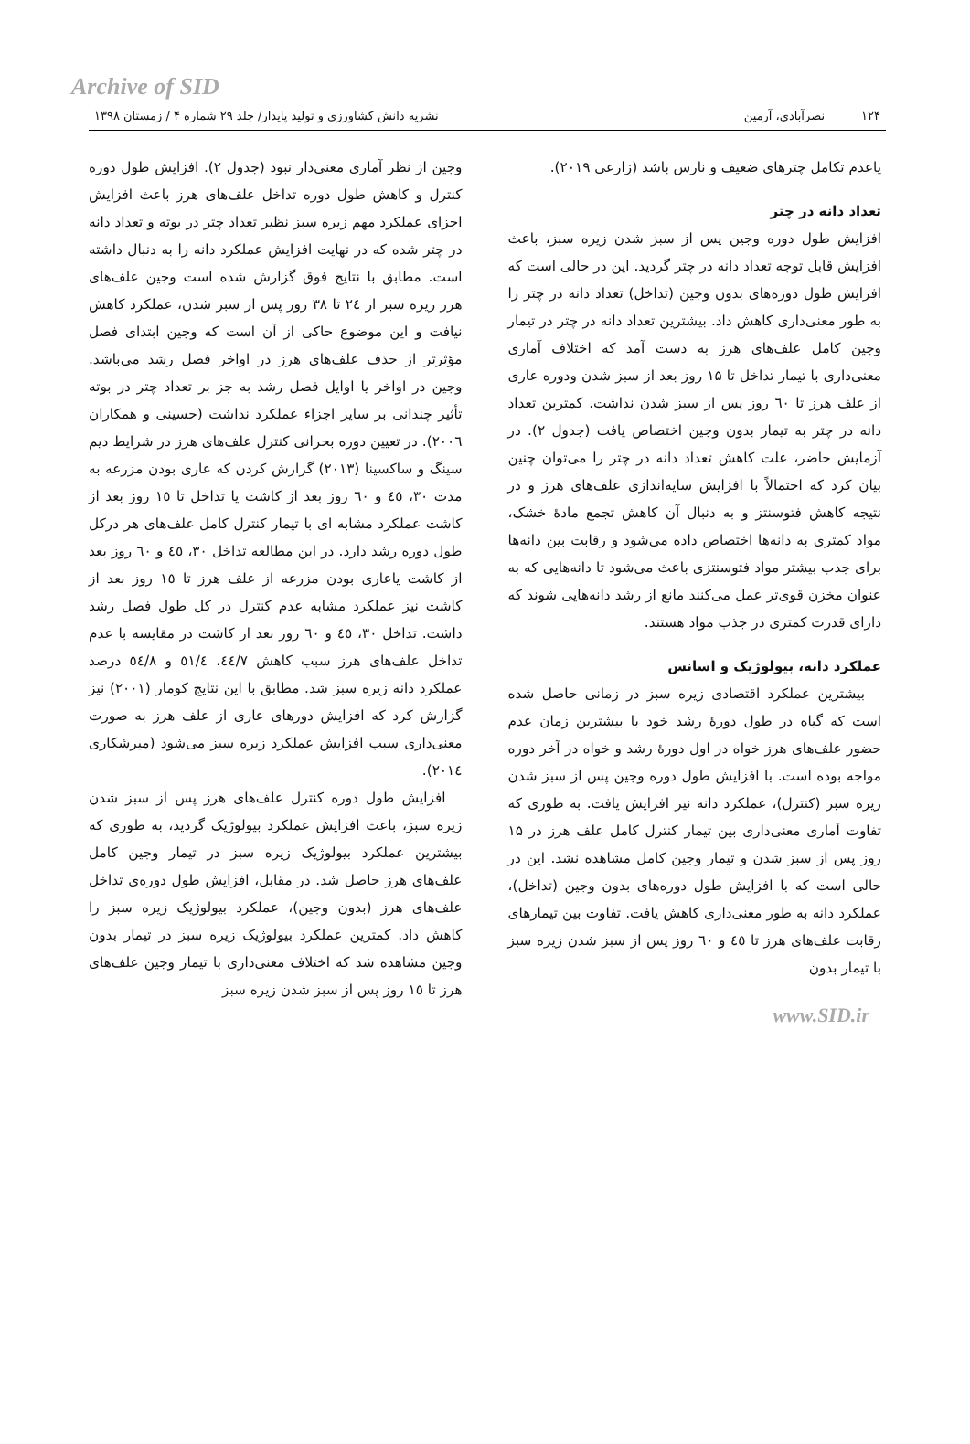Archive of SID
۱۲۴ نصرآبادی، آرمین نشریه دانش کشاورزی و تولید پایدار/ جلد ۲۹ شماره ۴ / زمستان ۱۳۹۸
یاعدم تکامل چترهای ضعیف و نارس باشد (زارعی ۲۰۱۹).
تعداد دانه در چتر
افزایش طول دوره وجین پس از سبز شدن زیره سبز، باعث افزایش قابل توجه تعداد دانه در چتر گردید. این در حالی است که افزایش طول دوره‌های بدون وجین (تداخل) تعداد دانه در چتر را به طور معنی‌داری کاهش داد. بیشترین تعداد دانه در چتر در تیمار وجین کامل علف‌های هرز به دست آمد که اختلاف آماری معنی‌داری با تیمار تداخل تا ۱۵ روز بعد از سبز شدن ودوره عاری از علف هرز تا ٦٠ روز پس از سبز شدن نداشت. کمترین تعداد دانه در چتر به تیمار بدون وجین اختصاص یافت (جدول ۲). در آزمایش حاضر، علت کاهش تعداد دانه در چتر را می‌توان چنین بیان کرد که احتمالاً با افزایش سایه‌اندازی علف‌های هرز و در نتیجه کاهش فتوسنتز و به دنبال آن کاهش تجمع مادهٔ خشک، مواد کمتری به دانه‌ها اختصاص داده می‌شود و رقابت بین دانه‌ها برای جذب بیشتر مواد فتوسنتزی باعث می‌شود تا دانه‌هایی که به عنوان مخزن قوی‌تر عمل می‌کنند مانع از رشد دانه‌هایی شوند که دارای قدرت کمتری در جذب مواد هستند.
عملکرد دانه، بیولوژیک و اسانس
بیشترین عملکرد اقتصادی زیره سبز در زمانی حاصل شده است که گیاه در طول دورهٔ رشد خود با بیشترین زمان عدم حضور علف‌های هرز خواه در اول دورهٔ رشد و خواه در آخر دوره مواجه بوده است. با افزایش طول دوره وجین پس از سبز شدن زیره سبز (کنترل)، عملکرد دانه نیز افزایش یافت. به طوری که تفاوت آماری معنی‌داری بین تیمار کنترل کامل علف هرز در ۱۵ روز پس از سبز شدن و تیمار وجین کامل مشاهده نشد. این در حالی است که با افزایش طول دوره‌های بدون وجین (تداخل)، عملکرد دانه به طور معنی‌داری کاهش یافت. تفاوت بین تیمارهای رقابت علف‌های هرز تا ٤٥ و ٦٠ روز پس از سبز شدن زیره سبز با تیمار بدون
وجین از نظر آماری معنی‌دار نبود (جدول ۲). افزایش طول دوره کنترل و کاهش طول دوره تداخل علف‌های هرز باعث افزایش اجزای عملکرد مهم زیره سبز نظیر تعداد چتر در بوته و تعداد دانه در چتر شده که در نهایت افزایش عملکرد دانه را به دنبال داشته است. مطابق با نتایج فوق گزارش شده است وجین علف‌های هرز زیره سبز از ٢٤ تا ٣٨ روز پس از سبز شدن، عملکرد کاهش نیافت و این موضوع حاکی از آن است که وجین ابتدای فصل مؤثرتر از حذف علف‌های هرز در اواخر فصل رشد می‌باشد. وجین در اواخر یا اوایل فصل رشد به جز بر تعداد چتر در بوته تأثیر چندانی بر سایر اجزاء عملکرد نداشت (حسینی و همکاران ٢٠٠٦). در تعیین دوره بحرانی کنترل علف‌های هرز در شرایط دیم سینگ و ساکسینا (٢٠١٣) گزارش کردن که عاری بودن مزرعه به مدت ٣٠، ٤٥ و ٦٠ روز بعد از کاشت یا تداخل تا ١٥ روز بعد از کاشت عملکرد مشابه ای با تیمار کنترل کامل علف‌های هر درکل طول دوره رشد دارد. در این مطالعه تداخل ٣٠، ٤٥ و ٦٠ روز بعد از کاشت یاعاری بودن مزرعه از علف هرز تا ١٥ روز بعد از کاشت نیز عملکرد مشابه عدم کنترل در کل طول فصل رشد داشت. تداخل ٣٠، ٤٥ و ٦٠ روز بعد از کاشت در مقایسه با عدم تداخل علف‌های هرز سبب کاهش ٤٤/٧، ٥١/٤ و ٥٤/٨ درصد عملکرد دانه زیره سبز شد. مطابق با این نتایج کومار (٢٠٠١) نیز گزارش کرد که افزایش دورهای عاری از علف هرز به صورت معنی‌داری سبب افزایش عملکرد زیره سبز می‌شود (میرشکاری ٢٠١٤).
افزایش طول دوره کنترل علف‌های هرز پس از سبز شدن زیره سبز، باعث افزایش عملکرد بیولوژیک گردید، به طوری که بیشترین عملکرد بیولوژیک زیره سبز در تیمار وجین کامل علف‌های هرز حاصل شد. در مقابل، افزایش طول دوره‌ی تداخل علف‌های هرز (بدون وجین)، عملکرد بیولوژیک زیره سبز را کاهش داد. کمترین عملکرد بیولوژیک زیره سبز در تیمار بدون وجین مشاهده شد که اختلاف معنی‌داری با تیمار وجین علف‌های هرز تا ١٥ روز پس از سبز شدن زیره سبز
www.SID.ir